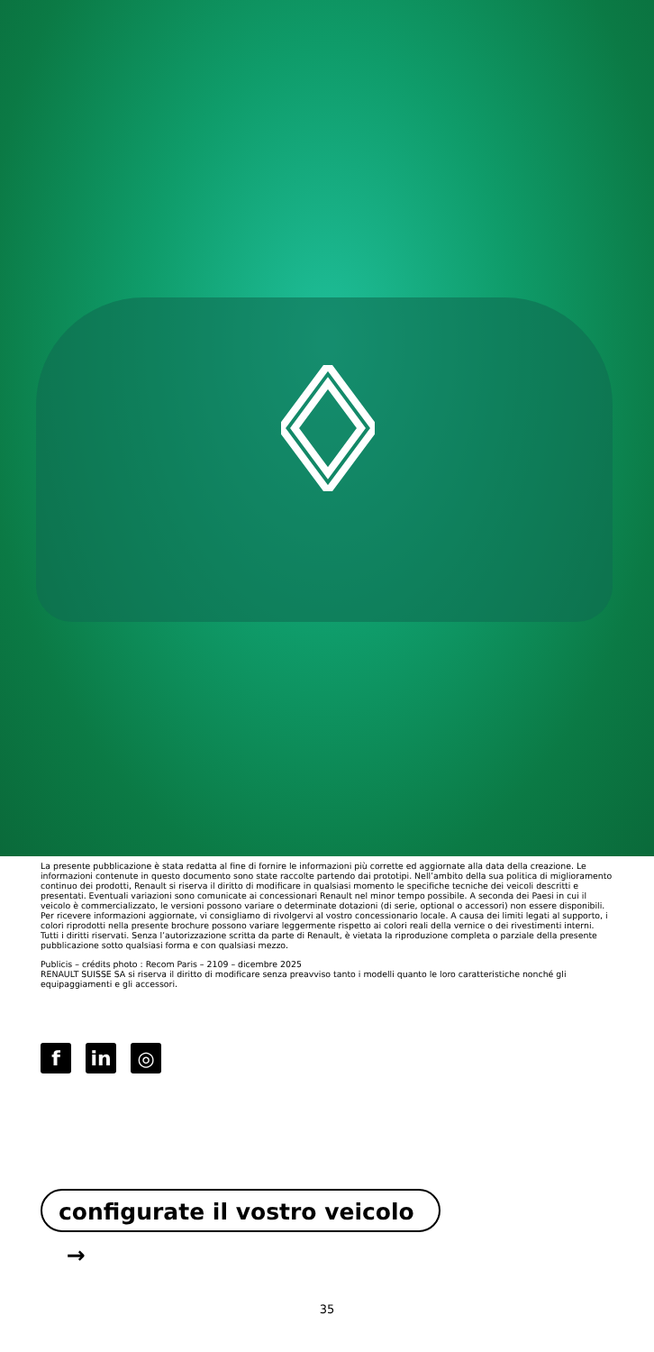La presente pubblicazione è stata redatta al fine di fornire le informazioni più corrette ed aggiornate alla data della creazione. Le informazioni contenute in questo documento sono state raccolte partendo dai prototipi. Nell’ambito della sua politica di miglioramento continuo dei prodotti, Renault si riserva il diritto di modificare in qualsiasi momento le specifiche tecniche dei veicoli descritti e presentati. Eventuali variazioni sono comunicate ai concessionari Renault nel minor tempo possibile. A seconda dei Paesi in cui il veicolo è commercializzato, le versioni possono variare o determinate dotazioni (di serie, optional o accessori) non essere disponibili. Per ricevere informazioni aggiornate, vi consigliamo di rivolgervi al vostro concessionario locale. A causa dei limiti legati al supporto, i colori riprodotti nella presente brochure possono variare leggermente rispetto ai colori reali della vernice o dei rivestimenti interni. Tutti i diritti riservati. Senza l’autorizzazione scritta da parte di Renault, è vietata la riproduzione completa o parziale della presente pubblicazione sotto qualsiasi forma e con qualsiasi mezzo.
Publicis – crédits photo : Recom Paris – 2109 – dicembre 2025
RENAULT SUISSE SA si riserva il diritto di modificare senza preavviso tanto i modelli quanto le loro caratteristiche nonché gli equipaggiamenti e gli accessori.
f in ◎
configurate il vostro veicolo →
35